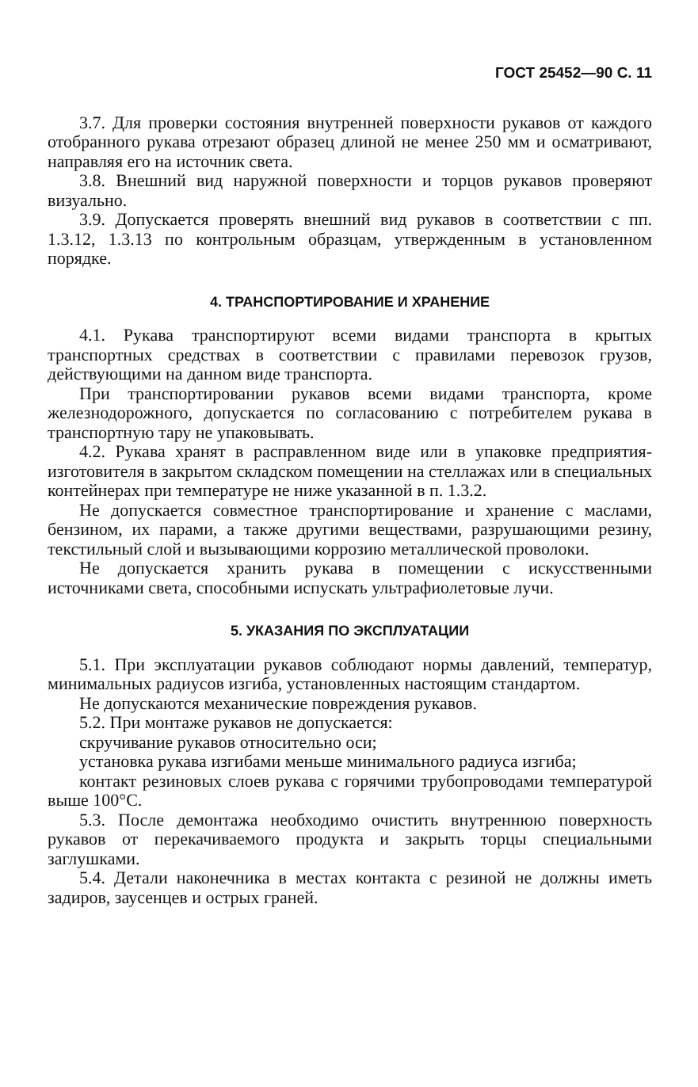ГОСТ 25452—90 С. 11
3.7. Для проверки состояния внутренней поверхности рукавов от каждого отобранного рукава отрезают образец длиной не менее 250 мм и осматривают, направляя его на источник света.
3.8. Внешний вид наружной поверхности и торцов рукавов проверяют визуально.
3.9. Допускается проверять внешний вид рукавов в соответствии с пп. 1.3.12, 1.3.13 по контрольным образцам, утвержденным в установленном порядке.
4. ТРАНСПОРТИРОВАНИЕ И ХРАНЕНИЕ
4.1. Рукава транспортируют всеми видами транспорта в крытых транспортных средствах в соответствии с правилами перевозок грузов, действующими на данном виде транспорта.
При транспортировании рукавов всеми видами транспорта, кроме железнодорожного, допускается по согласованию с потребителем рукава в транспортную тару не упаковывать.
4.2. Рукава хранят в расправленном виде или в упаковке предприятия-изготовителя в закрытом складском помещении на стеллажах или в специальных контейнерах при температуре не ниже указанной в п. 1.3.2.
Не допускается совместное транспортирование и хранение с маслами, бензином, их парами, а также другими веществами, разрушающими резину, текстильный слой и вызывающими коррозию металлической проволоки.
Не допускается хранить рукава в помещении с искусственными источниками света, способными испускать ультрафиолетовые лучи.
5. УКАЗАНИЯ ПО ЭКСПЛУАТАЦИИ
5.1. При эксплуатации рукавов соблюдают нормы давлений, температур, минимальных радиусов изгиба, установленных настоящим стандартом.
Не допускаются механические повреждения рукавов.
5.2. При монтаже рукавов не допускается:
скручивание рукавов относительно оси;
установка рукава изгибами меньше минимального радиуса изгиба;
контакт резиновых слоев рукава с горячими трубопроводами температурой выше 100°С.
5.3. После демонтажа необходимо очистить внутреннюю поверхность рукавов от перекачиваемого продукта и закрыть торцы специальными заглушками.
5.4. Детали наконечника в местах контакта с резиной не должны иметь задиров, заусенцев и острых граней.